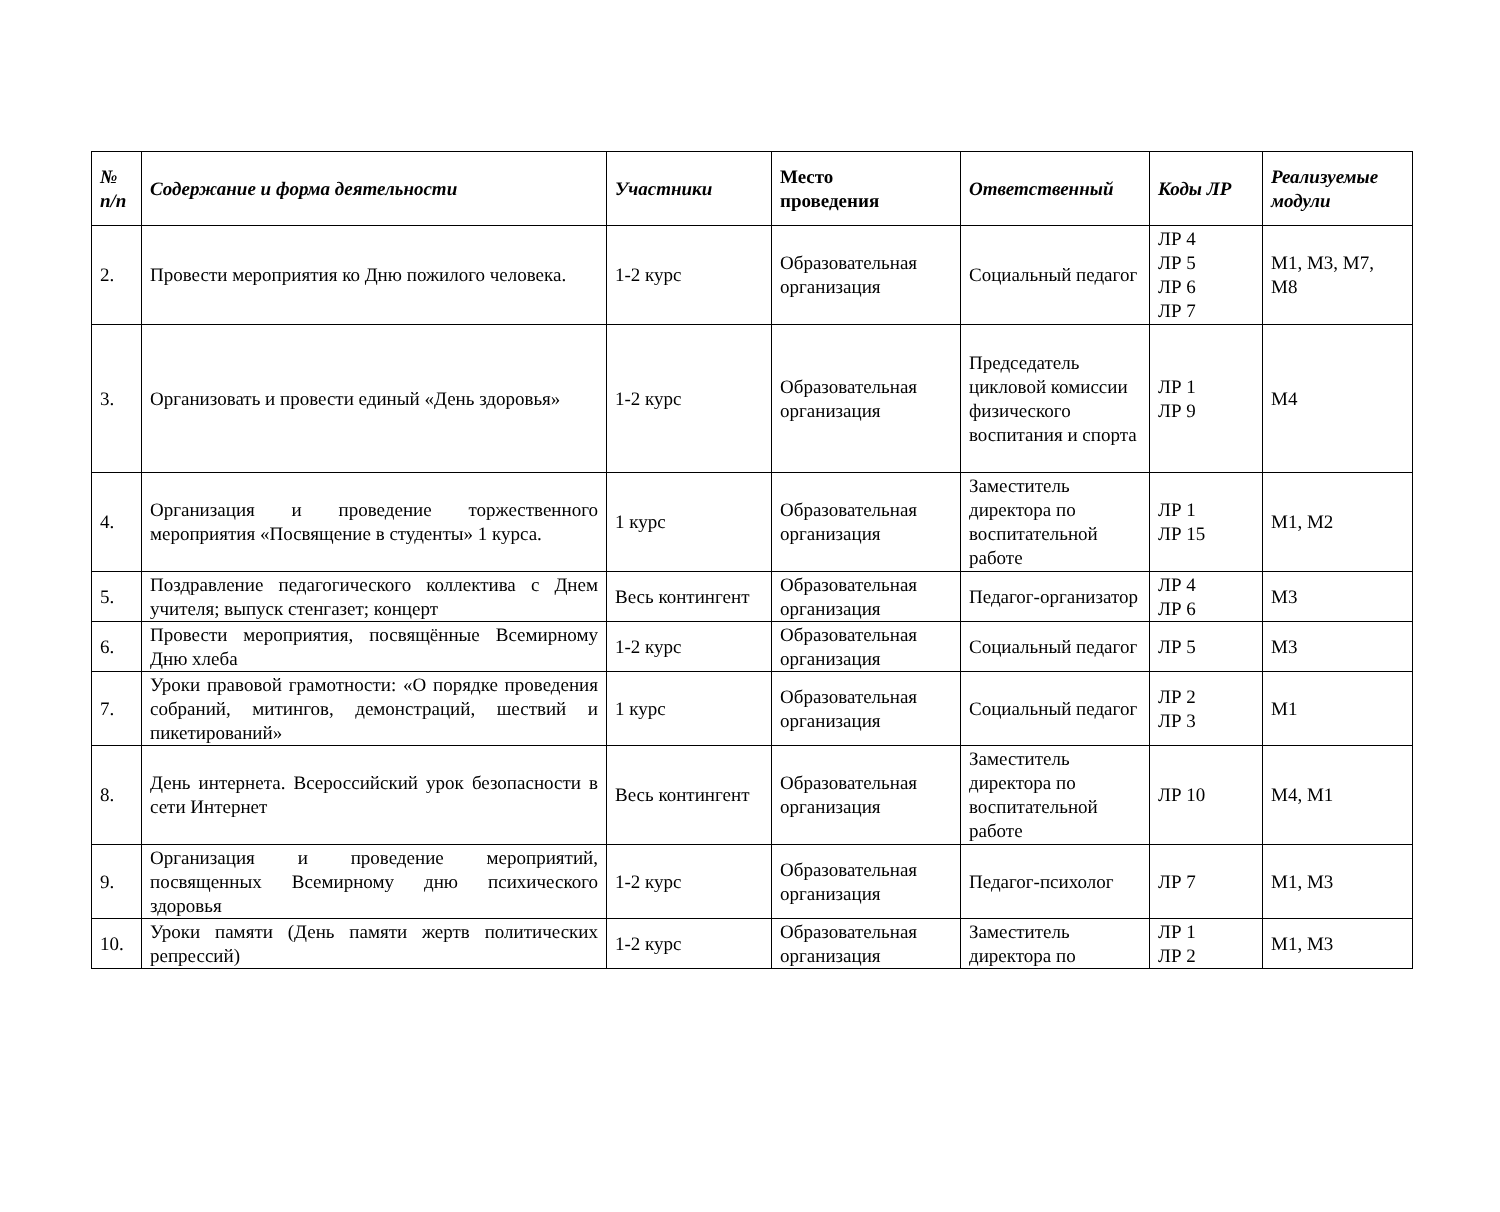| № п/п | Содержание и форма деятельности | Участники | Место проведения | Ответственный | Коды ЛР | Реализуемые модули |
| --- | --- | --- | --- | --- | --- | --- |
| 2. | Провести мероприятия ко Дню пожилого человека. | 1-2 курс | Образовательная организация | Социальный педагог | ЛР 4 ЛР 5 ЛР 6 ЛР 7 | М1, М3, М7, М8 |
| 3. | Организовать и провести единый «День здоровья» | 1-2 курс | Образовательная организация | Председатель цикловой комиссии физического воспитания и спорта | ЛР 1 ЛР 9 | М4 |
| 4. | Организация и проведение торжественного мероприятия «Посвящение в студенты» 1 курса. | 1 курс | Образовательная организация | Заместитель директора по воспитательной работе | ЛР 1 ЛР 15 | М1, М2 |
| 5. | Поздравление педагогического коллектива с Днем учителя; выпуск стенгазет; концерт | Весь контингент | Образовательная организация | Педагог-организатор | ЛР 4 ЛР 6 | М3 |
| 6. | Провести мероприятия, посвящённые Всемирному Дню хлеба | 1-2 курс | Образовательная организация | Социальный педагог | ЛР 5 | М3 |
| 7. | Уроки правовой грамотности: «О порядке проведения собраний, митингов, демонстраций, шествий и пикетирований» | 1 курс | Образовательная организация | Социальный педагог | ЛР 2 ЛР 3 | М1 |
| 8. | День интернета. Всероссийский урок безопасности в сети Интернет | Весь контингент | Образовательная организация | Заместитель директора по воспитательной работе | ЛР 10 | М4, М1 |
| 9. | Организация и проведение мероприятий, посвященных Всемирному дню психического здоровья | 1-2 курс | Образовательная организация | Педагог-психолог | ЛР 7 | М1, М3 |
| 10. | Уроки памяти (День памяти жертв политических репрессий) | 1-2 курс | Образовательная организация | Заместитель директора по | ЛР 1 ЛР 2 | М1, М3 |